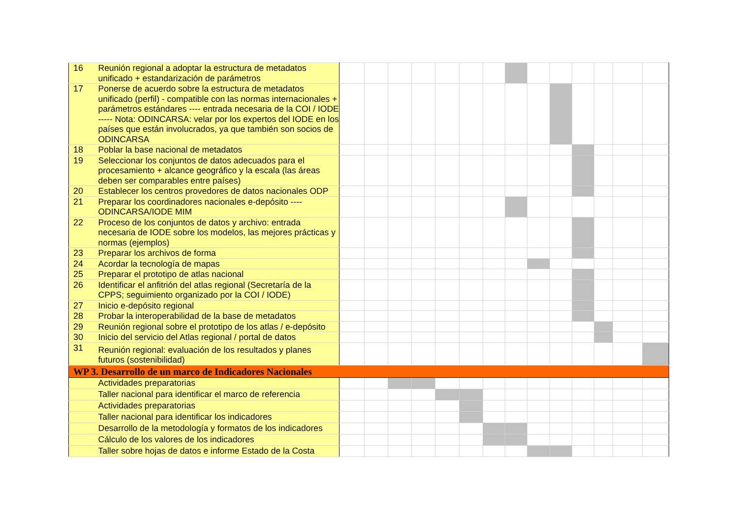| 16 | Reunión regional a adoptar la estructura de metadatos unificado + estandarización de parámetros | | | | | | | | | | | | | | |
| 17 | Ponerse de acuerdo sobre la estructura de metadatos unificado (perfil) - compatible con las normas internacionales + parámetros estándares ---- entrada necesaria de la COI / IODE ----- Nota: ODINCARSA: velar por los expertos del IODE en los países que están involucrados, ya que también son socios de ODINCARSA | | | | | | | | | | | | | | |
| 18 | Poblar la base nacional de metadatos | | | | | | | | | | | | | | |
| 19 | Seleccionar los conjuntos de datos adecuados para el procesamiento + alcance geográfico y la escala (las áreas deben ser comparables entre países) | | | | | | | | | | | | | | |
| 20 | Establecer los centros provedores de datos nacionales ODP | | | | | | | | | | | | | | |
| 21 | Preparar los coordinadores nacionales e-depósito ---- ODINCARSA/IODE MIM | | | | | | | | | | | | | | |
| 22 | Proceso de los conjuntos de datos y archivo: entrada necesaria de IODE sobre los modelos, las mejores prácticas y normas (ejemplos) | | | | | | | | | | | | | | |
| 23 | Preparar los archivos de forma | | | | | | | | | | | | | | |
| 24 | Acordar la tecnología de mapas | | | | | | | | | | | | | | |
| 25 | Preparar el prototipo de atlas nacional | | | | | | | | | | | | | | |
| 26 | Identificar el anfitrión del atlas regional (Secretaría de la CPPS; seguimiento organizado por la COI / IODE) | | | | | | | | | | | | | | |
| 27 | Inicio e-depósito regional | | | | | | | | | | | | | | |
| 28 | Probar la interoperabilidad de la base de metadatos | | | | | | | | | | | | | | |
| 29 | Reunión regional sobre el prototipo de los atlas / e-depósito | | | | | | | | | | | | | | |
| 30 | Inicio del servicio del Atlas regional / portal de datos | | | | | | | | | | | | | | |
| 31 | Reunión regional: evaluación de los resultados y planes futuros (sostenibilidad) | | | | | | | | | | | | | | |
| WP 3. Desarrollo de un marco de Indicadores Nacionales | | | | | | | | | | | | | | | |
| | Actividades preparatorias | | | | | | | | | | | | | | |
| | Taller nacional para identificar el marco de referencia | | | | | | | | | | | | | | |
| | Actividades preparatorias | | | | | | | | | | | | | | |
| | Taller nacional para identificar los indicadores | | | | | | | | | | | | | | |
| | Desarrollo de la metodología y formatos de los indicadores | | | | | | | | | | | | | | |
| | Cálculo de los valores de los indicadores | | | | | | | | | | | | | | |
| | Taller sobre hojas de datos e informe Estado de la Costa | | | | | | | | | | | | | | |